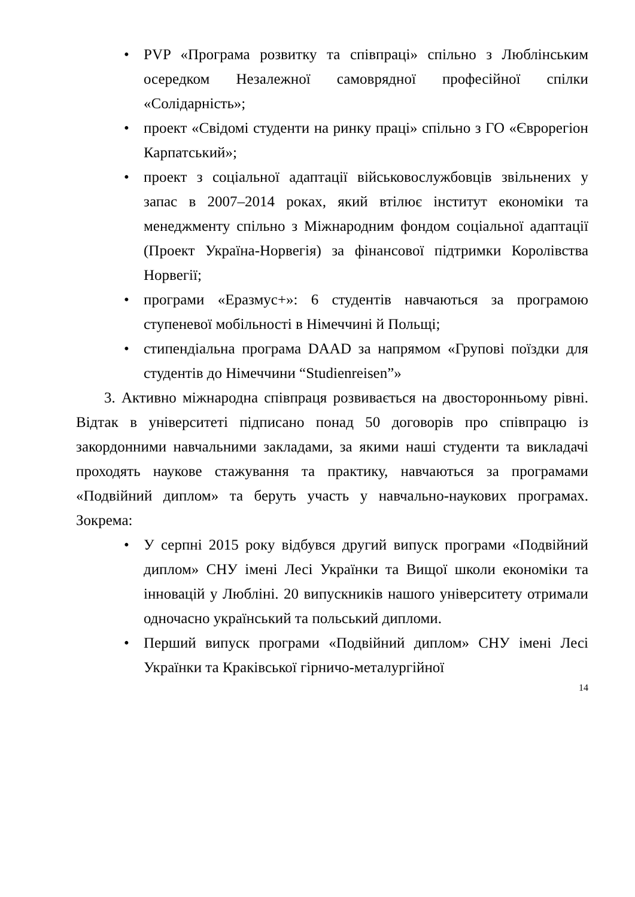• PVP «Програма розвитку та співпраці» спільно з Люблінським осередком Незалежної самоврядної професійної спілки «Солідарність»;
• проект «Свідомі студенти на ринку праці» спільно з ГО «Єврорегіон Карпатський»;
• проект з соціальної адаптації військовослужбовців звільнених у запас в 2007–2014 роках, який втілює інститут економіки та менеджменту спільно з Міжнародним фондом соціальної адаптації (Проект Україна-Норвегія) за фінансової підтримки Королівства Норвегії;
• програми «Еразмус+»: 6 студентів навчаються за програмою ступеневої мобільності в Німеччині й Польщі;
• стипендіальна програма DAAD за напрямом «Групові поїздки для студентів до Німеччини “Studienreisen”»
3. Активно міжнародна співпраця розвивається на двосторонньому рівні. Відтак в університеті підписано понад 50 договорів про співпрацю із закордонними навчальними закладами, за якими наші студенти та викладачі проходять наукове стажування та практику, навчаються за програмами «Подвійний диплом» та беруть участь у навчально-наукових програмах. Зокрема:
• У серпні 2015 року відбувся другий випуск програми «Подвійний диплом» СНУ імені Лесі Українки та Вищої школи економіки та інновацій у Любліні. 20 випускників нашого університету отримали одночасно український та польський дипломи.
• Перший випуск програми «Подвійний диплом» СНУ імені Лесі Українки та Краківської гірничо-металургійної
14